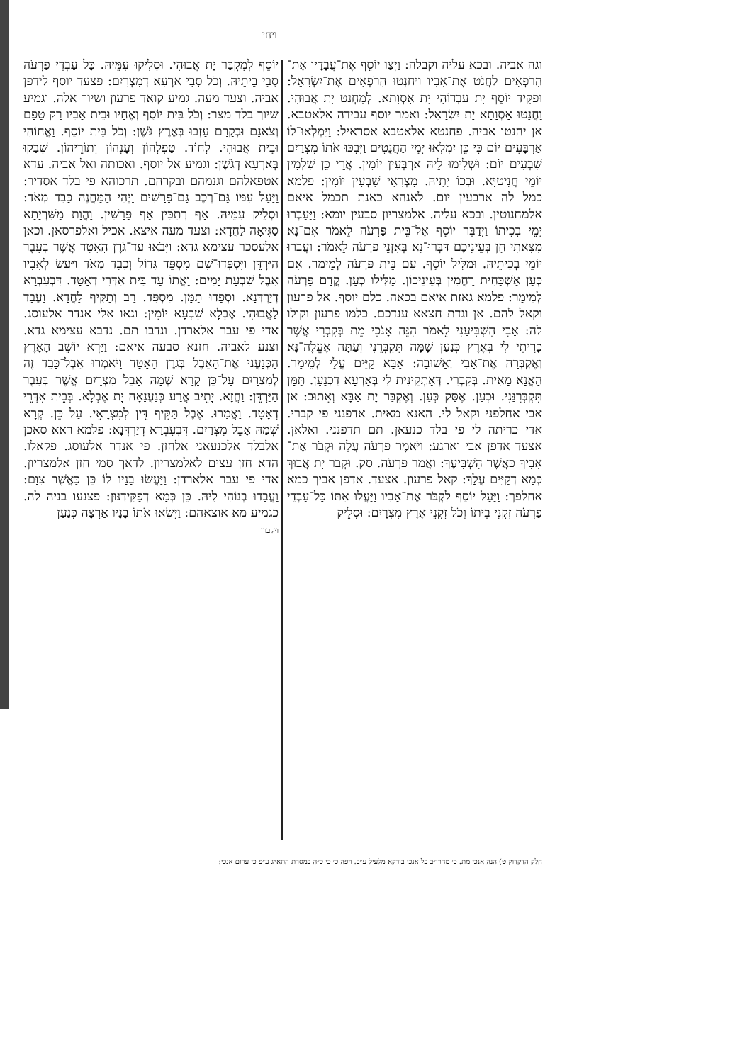ויחי
וגה אביה. ובכא עליה וקבלה: וַיְצַו יוֹסֵף אֶת־עֲבָדָיו אֶת־הָרֹפְאִים לַחֲנֹט אֶת־אָבִיו וַיַּחַנְטוּ הָרֹפְאִים אֶת־יִשְׂרָאֵל: וּפַקִּיד יוֹסֵף יָת עַבְדוֹהִי יָת אָסְוָתָא. לְמִחְנַט יָת אֲבוּהִי. וַחֲנַטוּ אָסְוָתָא יָת יִשְׂרָאֵל: ואמר יוסף עבידה אלאטבא. אן יחנטו אביה. פחנטא אלאטבא אסראיל: וַיִּמְלְאוּ־לוֹ אַרְבָּעִים יוֹם כִּי כֵּן יִמְלְאוּ יְמֵי הַחֲנֻטִים וַיִּבְכּוּ אֹתוֹ מִצְרַיִם שִׁבְעִים יוֹם: וּשְׁלִימוּ לֵיהּ אַרְבְּעִין יוֹמִין. אֲרֵי כֵּן שָׁלְמִין יוֹמֵי חֲנִיטַיָּא. וּבְכוֹ יָתֵיהּ. מִצְרָאֵי שִׁבְעִין יוֹמִין: פלמא כמל לה ארבעין יום. לאנהא כאנת תכמל איאם אלמחנוטין. ובכא עליה. אלמצריון סבעין יומא: וַיַּעַבְרוּ יְמֵי בְכִיתוֹ וַיְדַבֵּר יוֹסֵף אֶל־בֵּית פַּרְעֹה לֵאמֹר אִם־נָא מָצָאתִי חֵן בְּעֵינֵיכֶם דַּבְּרוּ־נָא בְּאָזְנֵי פַרְעֹה לֵאמֹר: וַעֲבַרוּ יוֹמֵי בְכִיתֵיהּ. וּמַלִּיל יוֹסֵף. עִם בֵּית פַּרְעֹה לְמֵימַר. אִם כְּעַן אַשְׁכַּחִית רַחֲמִין בְּעֵינֵיכוֹן. מַלִּילוּ כְעַן. קֳדָם פַּרְעֹה לְמֵימַר: פלמא גאזת איאם בכאה. כלם יוסף. אל פרעון וקאל להם. אן וגדת חצאא ענדכם. כלמו פרעון וקולו לה: אָבִי הִשְׁבִּיעַנִי לֵאמֹר הִנֵּה אָנֹכִי מֵת בְּקִבְרִי אֲשֶׁר כָּרִיתִי לִי בְּאֶרֶץ כְּנַעַן שָׁמָּה תִּקְבְּרֵנִי וְעַתָּה אֶעֱלֶה־נָּא וְאֶקְבְּרָה אֶת־אָבִי וְאָשׁוּבָה: אַבָּא קַיֵּים עֲלַי לְמֵימַר. הָאֲנָא מָאִית. בְּקִבְרִי. דְּאַתְקֵינִית לִי בְּאַרְעָא דִכְנַעַן. תַּמָּן תִּקְבְּרִנַּנִי. וּכְעַן. אֶסַּק כְּעַן. וְאֶקְבַּר יָת אַבָּא וְאֵתוּב: אן אבי אחלפני וקאל לי. האנא מאית. אדפנני פי קברי. אדי כריתה לי פי בלד כנעאן. תם תדפנני. ואלאן. אצעד אדפן אבי וארגע: וַיֹּאמֶר פַּרְעֹה עֲלֵה וּקְבֹר אֶת־אָבִיךָ כַּאֲשֶׁר הִשְׁבִּיעֶךָ: וַאֲמַר פַּרְעֹה. סַק. וּקְבַר יָת אֲבוּךְ כְּמָא דְקַיֵּים עֲלָךְ: קאל פרעון. אצעד. אדפן אביך כמא אחלפך: וַיַּעַל יוֹסֵף לִקְבֹּר אֶת־אָבִיו וַיַּעֲלוּ אִתּוֹ כָּל־עַבְדֵי פַרְעֹה זִקְנֵי בֵיתוֹ וְכֹל זִקְנֵי אֶרֶץ מִצְרָיִם: וּסְלֵיק
יוֹסֵף לְמִקְבַּר יָת אֲבוּהִי. וּסְלִיקוּ עִמֵּיהּ. כָּל עַבְדֵי פַרְעֹה סָבֵי בֵיתֵיהּ. וְכֹל סָבֵי אַרְעָא דְמִצְרָיִם: פצעד יוסף לידפן אביה. וצעד מעה. גמיע קואד פרעון ושיוך אלה. וגמיע שיוך בלד מצר: וְכֹל בֵּית יוֹסֵף וְאֶחָיו וּבֵית אָבִיו רַק טַפָּם וְצֹאנָם וּבְקָרָם עָזְבוּ בְּאֶרֶץ גֹּשֶׁן: וְכֹל בֵּית יוֹסֵף. וַאֲחוֹהִי וּבֵית אֲבוּהִי. לְחוֹד. טַפְלְהוֹן וְעָנְהוֹן וְתוֹרֵיהוֹן. שְׁבַקוּ בְּאַרְעָא דְגֹשֶׁן: וגמיע אל יוסף. ואכותה ואל אביה. עדא אטפאלהם וגנמהם ובקרהם. תרכוהא פי בלד אסדיר: וַיַּעַל עִמּוֹ גַּם־רֶכֶב גַּם־פָּרָשִׁים וַיְהִי הַמַּחֲנֶה כָּבֵד מְאֹד: וּסְלֵיק עִמֵּיהּ. אַף רְתִכִּין אַף פָּרָשִׁין. וַהֲוָת מַשִּׁרְיָתָא סַגִּיאָה לַחֲדָא: וצעד מעה איצא. אכיל ואלפרסאן. וכאן אלעסכר עצימא גדא: וַיָּבֹאוּ עַד־גֹּרֶן הָאָטָד אֲשֶׁר בְּעֵבֶר הַיַּרְדֵּן וַיִּסְפְּדוּ־שָׁם מִסְפֵּד גָּדוֹל וְכָבֵד מְאֹד וַיַּעַשׂ לְאָבִיו אֵבֶל שִׁבְעַת יָמִים: וַאֲתוֹ עַד בֵּית אִדְּרֵי דְאָטָד. דִּבְעִבְרָא דְיַרְדְּנָא. וּסְפַדוּ תַמָּן. מִסְפֵּד. רַב וְתַקִּיף לַחֲדָא. וַעֲבַד לַאֲבוּהִי. אֶבְלָא שִׁבְעָא יוֹמִין: וגאו אלי אנדר אלעוסג. אדי פי עבר אלארדן. ונדבו תם. נדבא עצימא גדא. וצנע לאביה. חזנא סבעה איאם: וַיַּרְא יוֹשֵׁב הָאָרֶץ הַכְּנַעֲנִי אֶת־הָאֵבֶל בְּגֹרֶן הָאָטָד וַיֹּאמְרוּ אֵבֶל־כָּבֵד זֶה לְמִצְרָיִם עַל־כֵּן קָרָא שְׁמָהּ אָבֵל מִצְרַיִם אֲשֶׁר בְּעֵבֶר הַיַּרְדֵּן: וַחֲזָא. יָתֵיב אֲרַע כְּנַעֲנָאָה יָת אֶבְלָא. בְּבֵית אִדְּרֵי דְאָטָד. וַאֲמַרוּ. אֶבֶל תַּקִּיף דֵּין לְמִצְרָאֵי. עַל כֵּן. קְרָא שְׁמַהּ אָבֵל מִצְרַיִם. דִּבְעִבְרָא דְיַרְדְּנָא: פלמא ראא סאכן אלבלד אלכנעאני אלחזן. פי אנדר אלעוסג. פקאלו. הדא חזן עצים לאלמצריון. לדאך סמי חזן אלמצריון. אדי פי עבר אלארדן: וַיַּעֲשׂוּ בָנָיו לוֹ כֵּן כַּאֲשֶׁר צִוָּם: וַעֲבַדוּ בְנוֹהִי לֵיהּ. כֵּן כְּמָא דְפַקֵּידִנּוּן: פצנעו בניה לה. כגמיע מא אוצאהם: וַיִּשְׂאוּ אֹתוֹ בָנָיו אַרְצָה כְּנַעַן
ויקברו
חלק הדקדוק ט) הנה אנכי מת. כ׳ מהרי״ב כל אנכי בורקא מלעיל ע״ב. ויפה כ׳ כי כ״ה במסרת התא״ג ע״פ כי ערום אנכי: